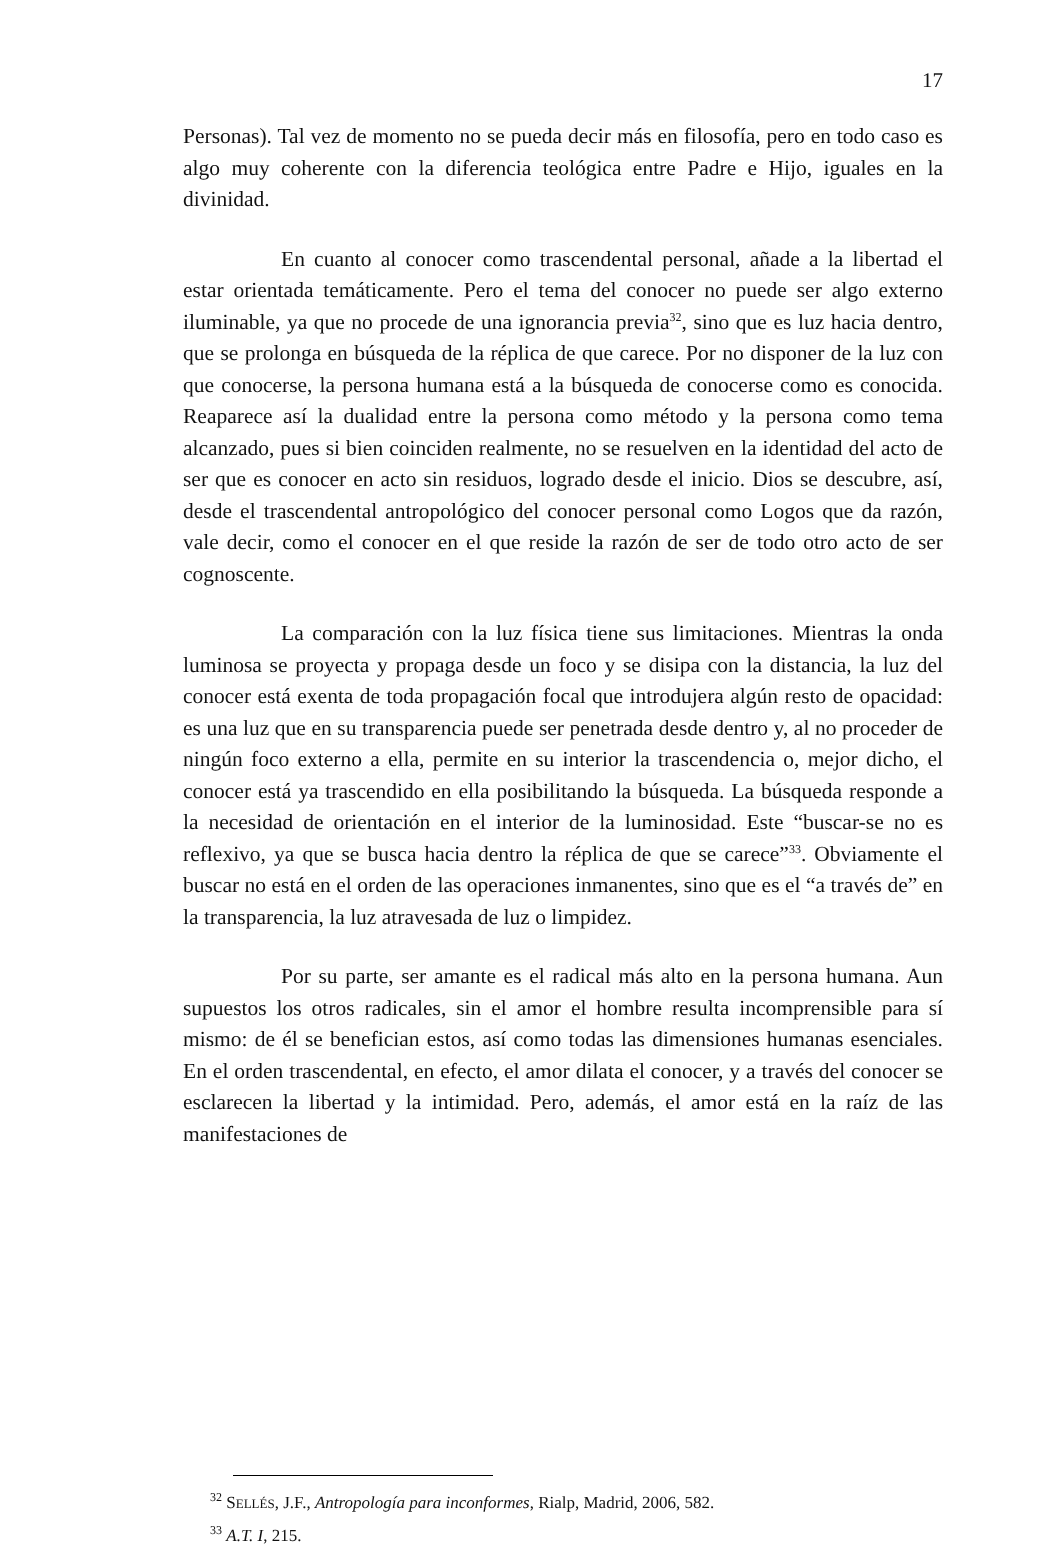17
Personas). Tal vez de momento no se pueda decir más en filosofía, pero en todo caso es algo muy coherente con la diferencia teológica entre Padre e Hijo, iguales en la divinidad.
En cuanto al conocer como trascendental personal, añade a la libertad el estar orientada temáticamente. Pero el tema del conocer no puede ser algo externo iluminable, ya que no procede de una ignorancia previa<sup>32</sup>, sino que es luz hacia dentro, que se prolonga en búsqueda de la réplica de que carece. Por no disponer de la luz con que conocerse, la persona humana está a la búsqueda de conocerse como es conocida. Reaparece así la dualidad entre la persona como método y la persona como tema alcanzado, pues si bien coinciden realmente, no se resuelven en la identidad del acto de ser que es conocer en acto sin residuos, logrado desde el inicio. Dios se descubre, así, desde el trascendental antropológico del conocer personal como Logos que da razón, vale decir, como el conocer en el que reside la razón de ser de todo otro acto de ser cognoscente.
La comparación con la luz física tiene sus limitaciones. Mientras la onda luminosa se proyecta y propaga desde un foco y se disipa con la distancia, la luz del conocer está exenta de toda propagación focal que introdujera algún resto de opacidad: es una luz que en su transparencia puede ser penetrada desde dentro y, al no proceder de ningún foco externo a ella, permite en su interior la trascendencia o, mejor dicho, el conocer está ya trascendido en ella posibilitando la búsqueda. La búsqueda responde a la necesidad de orientación en el interior de la luminosidad. Este “buscar-se no es reflexivo, ya que se busca hacia dentro la réplica de que se carece”<sup>33</sup>. Obviamente el buscar no está en el orden de las operaciones inmanentes, sino que es el “a través de” en la transparencia, la luz atravesada de luz o limpidez.
Por su parte, ser amante es el radical más alto en la persona humana. Aun supuestos los otros radicales, sin el amor el hombre resulta incomprensible para sí mismo: de él se benefician estos, así como todas las dimensiones humanas esenciales. En el orden trascendental, en efecto, el amor dilata el conocer, y a través del conocer se esclarecen la libertad y la intimidad. Pero, además, el amor está en la raíz de las manifestaciones de
<sup>32</sup> SELLÉS, J.F., Antropología para inconformes, Rialp, Madrid, 2006, 582.
<sup>33</sup> A.T. I, 215.